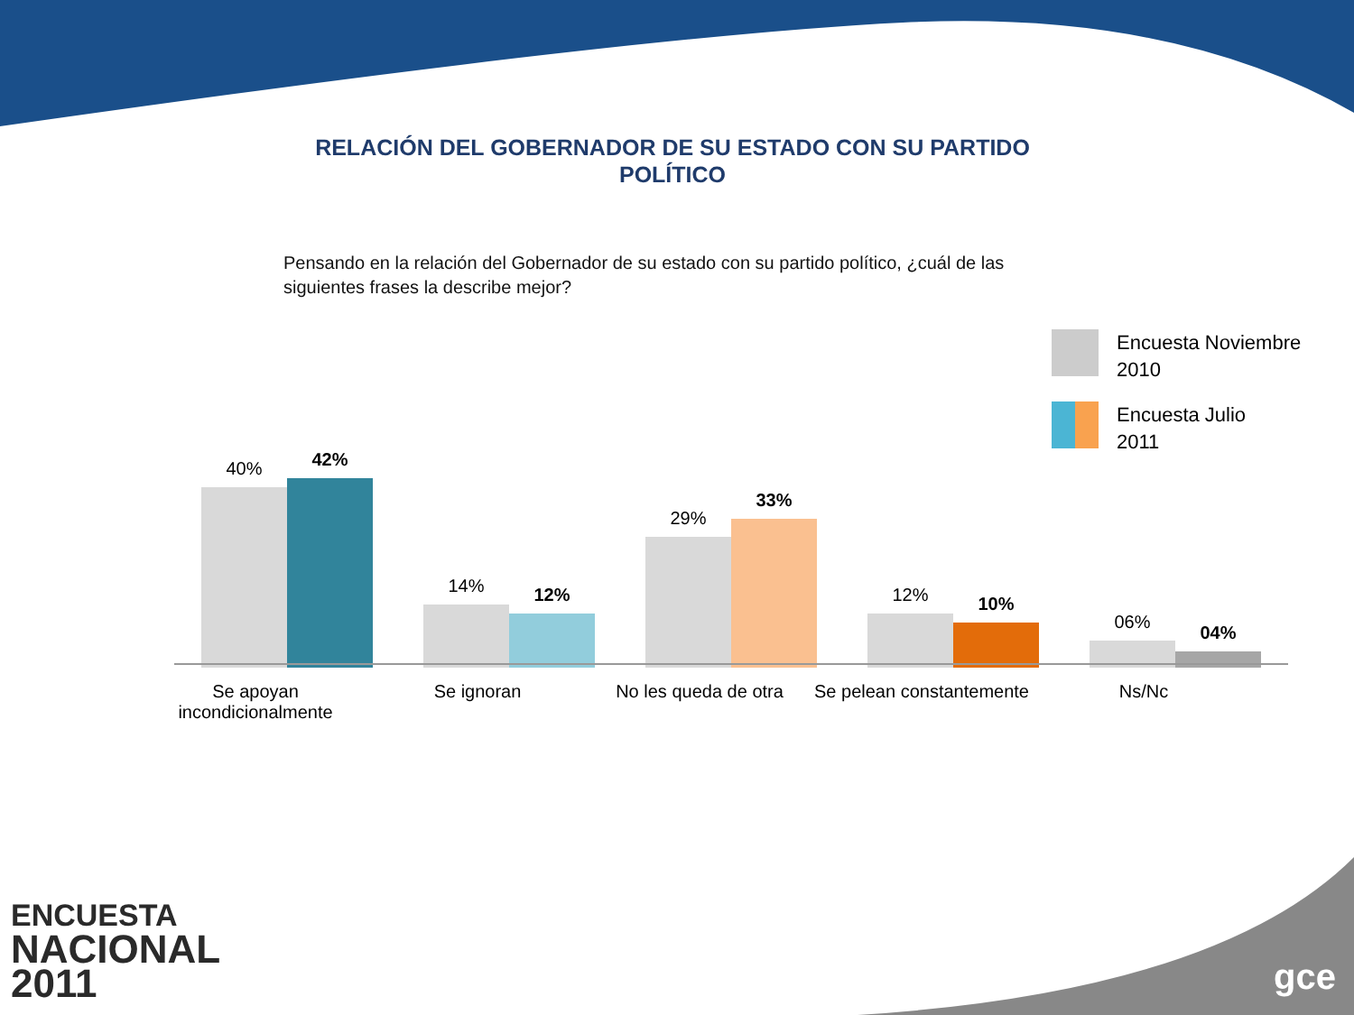RELACIÓN DEL GOBERNADOR DE SU ESTADO CON SU PARTIDO
POLÍTICO
Pensando en la relación del Gobernador de su estado con su partido político, ¿cuál de las siguientes frases la describe mejor?
Encuesta Noviembre
2010
Encuesta Julio
2011
40%
42%
14%
12%
29%
33%
12%
10%
06%
04%
Se apoyan incondicionalmente
Se ignoran No les queda de otra Se pelean constantemente
Ns/Nc
ENCUESTA
NACIONAL
2011
gce